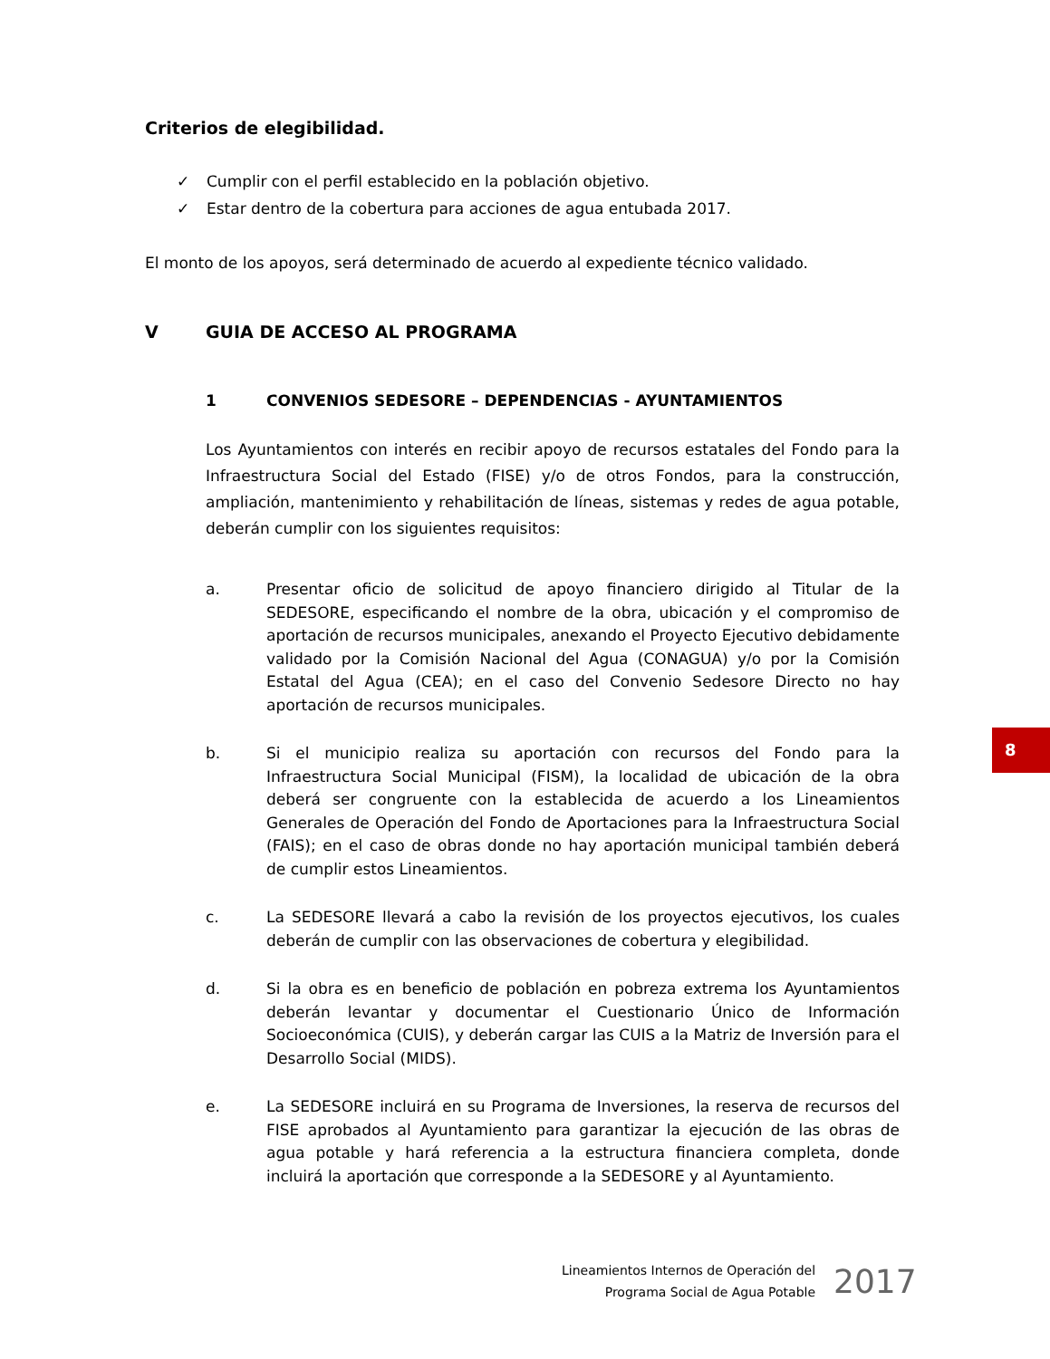Criterios de elegibilidad.
✓ Cumplir con el perfil establecido en la población objetivo.
✓ Estar dentro de la cobertura para acciones de agua entubada 2017.
El monto de los apoyos, será determinado de acuerdo al expediente técnico validado.
V GUIA DE ACCESO AL PROGRAMA
1 CONVENIOS SEDESORE – DEPENDENCIAS - AYUNTAMIENTOS
Los Ayuntamientos con interés en recibir apoyo de recursos estatales del Fondo para la Infraestructura Social del Estado (FISE) y/o de otros Fondos, para la construcción, ampliación, mantenimiento y rehabilitación de líneas, sistemas y redes de agua potable, deberán cumplir con los siguientes requisitos:
a. Presentar oficio de solicitud de apoyo financiero dirigido al Titular de la SEDESORE, especificando el nombre de la obra, ubicación y el compromiso de aportación de recursos municipales, anexando el Proyecto Ejecutivo debidamente validado por la Comisión Nacional del Agua (CONAGUA) y/o por la Comisión Estatal del Agua (CEA); en el caso del Convenio Sedesore Directo no hay aportación de recursos municipales.
b. Si el municipio realiza su aportación con recursos del Fondo para la Infraestructura Social Municipal (FISM), la localidad de ubicación de la obra deberá ser congruente con la establecida de acuerdo a los Lineamientos Generales de Operación del Fondo de Aportaciones para la Infraestructura Social (FAIS); en el caso de obras donde no hay aportación municipal también deberá de cumplir estos Lineamientos.
c. La SEDESORE llevará a cabo la revisión de los proyectos ejecutivos, los cuales deberán de cumplir con las observaciones de cobertura y elegibilidad.
d. Si la obra es en beneficio de población en pobreza extrema los Ayuntamientos deberán levantar y documentar el Cuestionario Único de Información Socioeconómica (CUIS), y deberán cargar las CUIS a la Matriz de Inversión para el Desarrollo Social (MIDS).
e. La SEDESORE incluirá en su Programa de Inversiones, la reserva de recursos del FISE aprobados al Ayuntamiento para garantizar la ejecución de las obras de agua potable y hará referencia a la estructura financiera completa, donde incluirá la aportación que corresponde a la SEDESORE y al Ayuntamiento.
8
Lineamientos Internos de Operación del
Programa Social de Agua Potable
2017